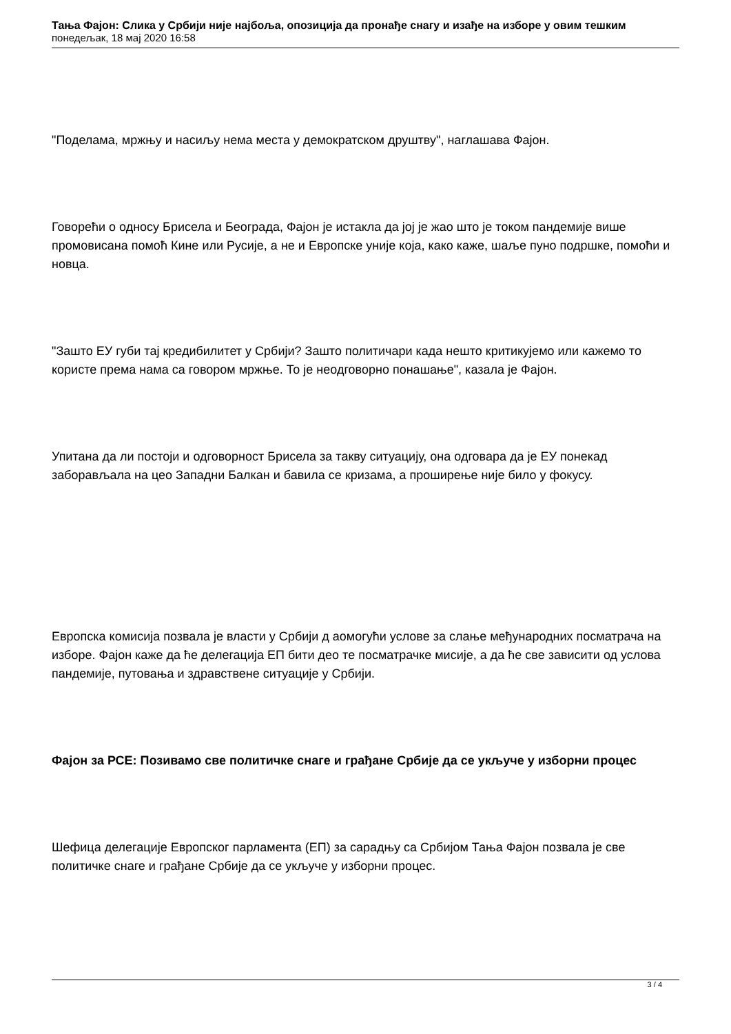Тања Фајон: Слика у Србији није најбоља, опозиција да пронађе снагу и изађе на изборе у овим тешким
понедељак, 18 мај 2020 16:58
"Поделама, мржњу и насиљу нема места у демократском друштву", наглашава Фајон.
Говорећи о односу Брисела и Београда, Фајон је истакла да јој је жао што је током пандемије више промовисана помоћ Кине или Русије, а не и Европске уније која, како каже, шаље пуно подршке, помоћи и новца.
"Зашто ЕУ губи тај кредибилитет у Србији? Зашто политичари када нешто критикујемо или кажемо то користе према нама са говором мржње. То је неодговорно понашање", казала је Фајон.
Упитана да ли постоји и одговорност Брисела за такву ситуацију, она одговара да је ЕУ понекад заборављала на цео Западни Балкан и бавила се кризама, а проширење није било у фокусу.
Европска комисија позвала је власти у Србији д аомогући услове за слање међународних посматрача на изборе. Фајон каже да ће делегација ЕП бити део те посматрачке мисије, а да ће све зависити од услова пандемије, путовања и здравствене ситуације у Србији.
Фајон за РСЕ: Позивамо све политичке снаге и грађане Србије да се укључе у изборни процес
Шефица делегације Европског парламента (ЕП) за сарадњу са Србијом Тања Фајон позвала је све политичке снаге и грађане Србије да се укључе у изборни процес.
3 / 4